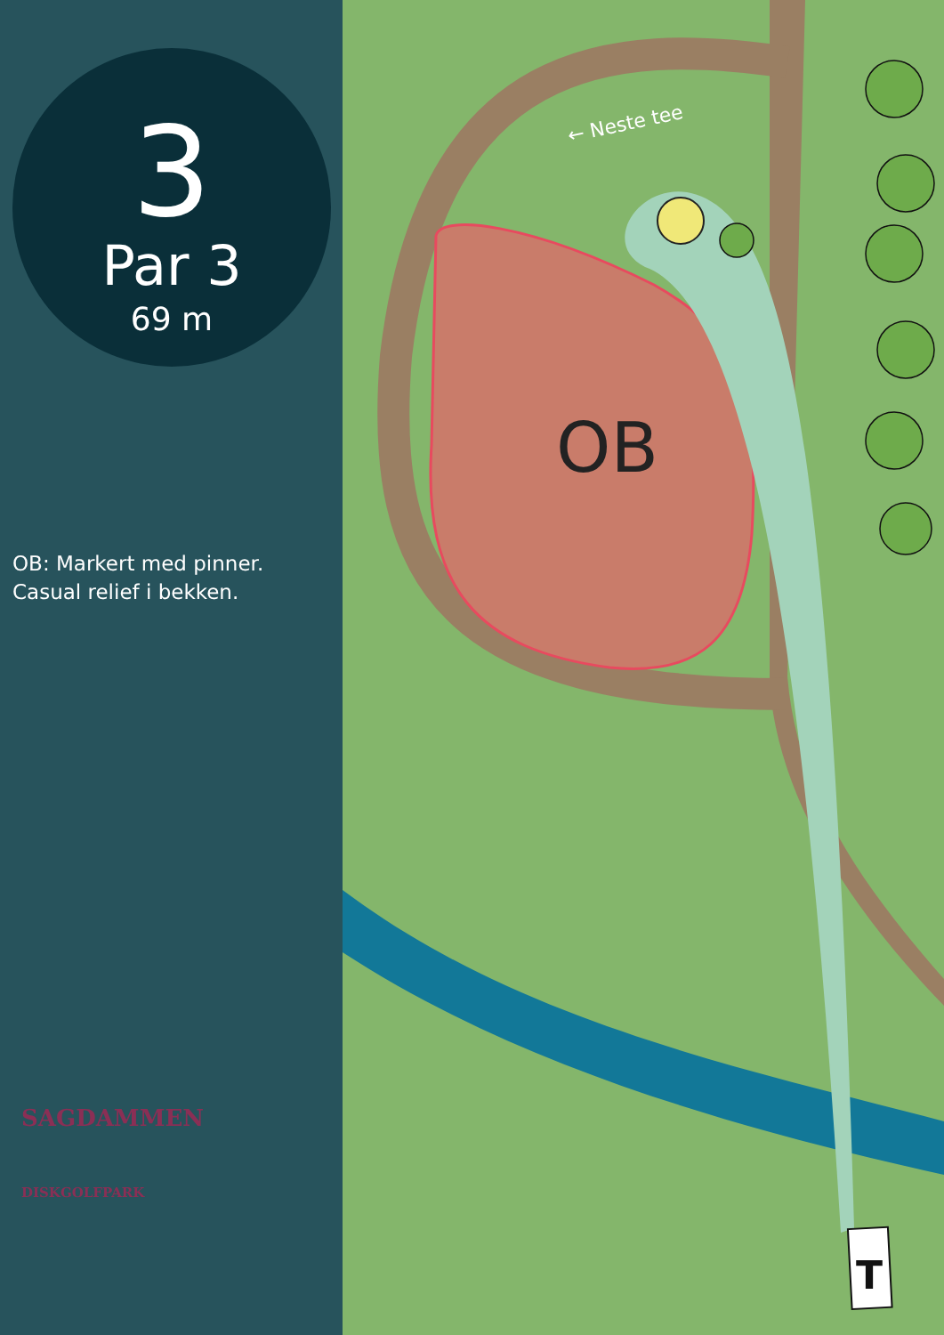3
Par 3
69 m
OB: Markert med pinner.
Casual relief i bekken.
SAGDAMMEN
DISKGOLFPARK
← Neste tee
OB
T